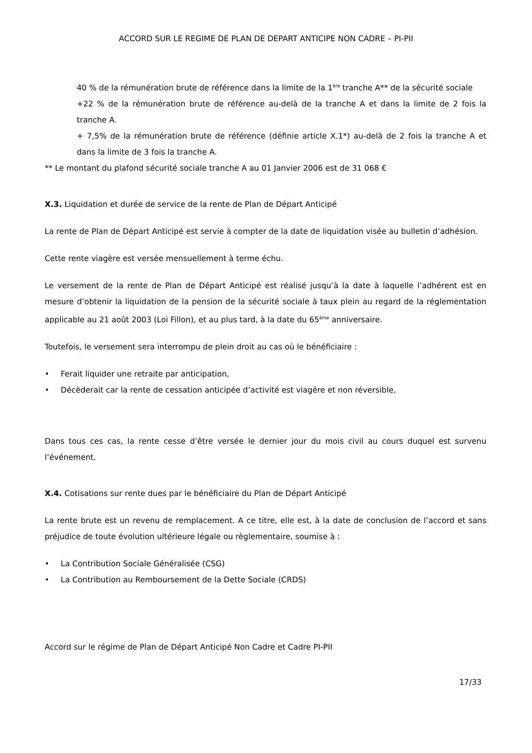ACCORD SUR LE REGIME DE PLAN DE DEPART ANTICIPE NON CADRE – PI-PII
40 % de la rémunération brute de référence dans la limite de la 1<sup>ère</sup> tranche A** de la sécurité sociale
+22 % de la rémunération brute de référence au-delà de la tranche A et dans la limite de 2 fois la tranche A.
+ 7,5% de la rémunération brute de référence (définie article X.1*) au-delà de 2 fois la tranche A et dans la limite de 3 fois la tranche A.
** Le montant du plafond sécurité sociale tranche A au 01 Janvier 2006 est de 31 068 €
X.3. Liquidation et durée de service de la rente de Plan de Départ Anticipé
La rente de Plan de Départ Anticipé est servie à compter de la date de liquidation visée au bulletin d’adhésion.
Cette rente viagère est versée mensuellement à terme échu.
Le versement de la rente de Plan de Départ Anticipé est réalisé jusqu’à la date à laquelle l’adhérent est en mesure d’obtenir la liquidation de la pension de la sécurité sociale à taux plein au regard de la réglementation applicable au 21 août 2003 (Loi Fillon), et au plus tard, à la date du 65<sup>ème</sup> anniversaire.
Toutefois, le versement sera interrompu de plein droit au cas où le bénéficiaire :
• Ferait liquider une retraite par anticipation,
• Décèderait car la rente de cessation anticipée d’activité est viagère et non réversible,
Dans tous ces cas, la rente cesse d’être versée le dernier jour du mois civil au cours duquel est survenu l’événement.
X.4. Cotisations sur rente dues par le bénéficiaire du Plan de Départ Anticipé
La rente brute est un revenu de remplacement. A ce titre, elle est, à la date de conclusion de l’accord et sans préjudice de toute évolution ultérieure légale ou règlementaire, soumise à :
• La Contribution Sociale Généralisée (CSG)
• La Contribution au Remboursement de la Dette Sociale (CRDS)
Accord sur le régime de Plan de Départ Anticipé Non Cadre et Cadre PI-PII
17/33